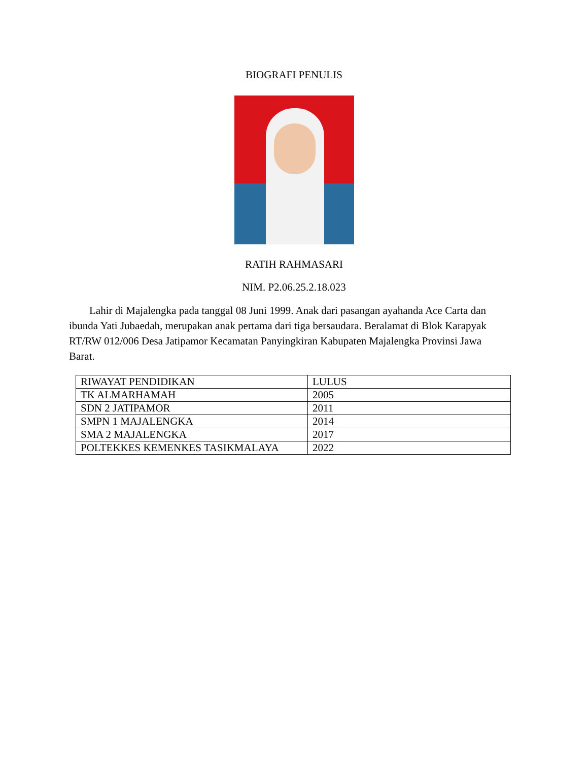BIOGRAFI PENULIS
RATIH RAHMASARI
NIM. P2.06.25.2.18.023
Lahir di Majalengka pada tanggal 08 Juni 1999. Anak dari pasangan ayahanda Ace Carta dan ibunda Yati Jubaedah, merupakan anak pertama dari tiga bersaudara. Beralamat di Blok Karapyak RT/RW 012/006 Desa Jatipamor Kecamatan Panyingkiran Kabupaten Majalengka Provinsi Jawa Barat.
| RIWAYAT PENDIDIKAN | LULUS |
| TK ALMARHAMAH | 2005 |
| SDN 2 JATIPAMOR | 2011 |
| SMPN 1 MAJALENGKA | 2014 |
| SMA 2 MAJALENGKA | 2017 |
| POLTEKKES KEMENKES TASIKMALAYA | 2022 |